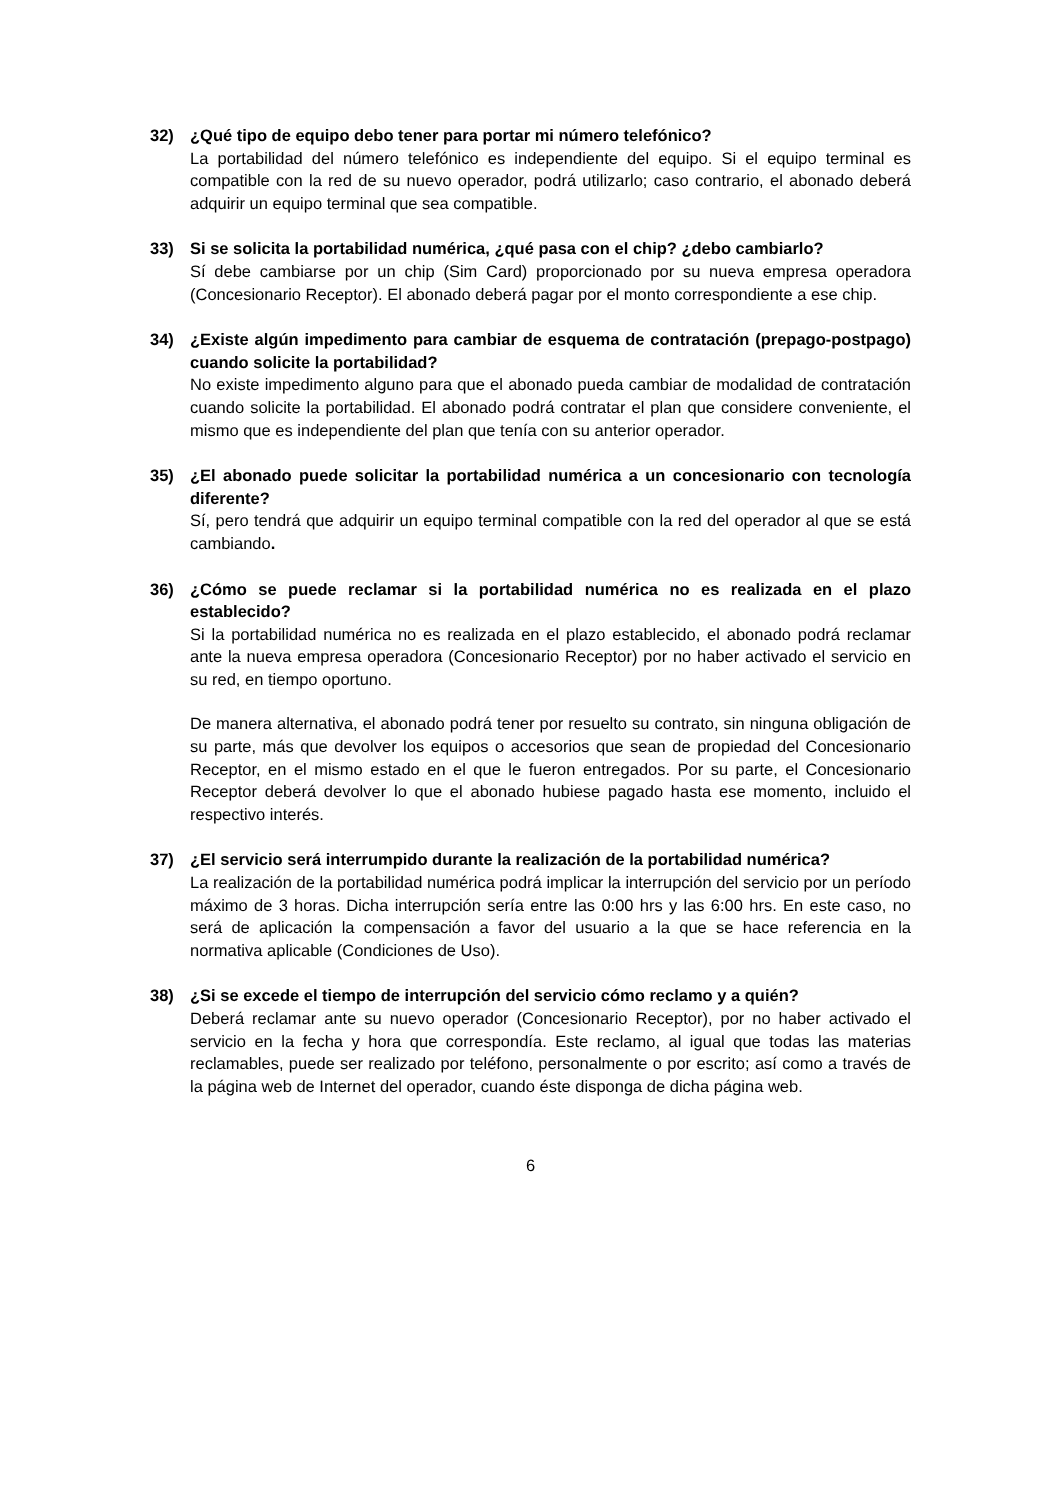32) ¿Qué tipo de equipo debo tener para portar mi número telefónico?
La portabilidad del número telefónico es independiente del equipo. Si el equipo terminal es compatible con la red de su nuevo operador, podrá utilizarlo; caso contrario, el abonado deberá adquirir un equipo terminal que sea compatible.
33) Si se solicita la portabilidad numérica, ¿qué pasa con el chip? ¿debo cambiarlo?
Sí debe cambiarse por un chip (Sim Card) proporcionado por su nueva empresa operadora (Concesionario Receptor). El abonado deberá pagar por el monto correspondiente a ese chip.
34) ¿Existe algún impedimento para cambiar de esquema de contratación (prepago-postpago) cuando solicite la portabilidad?
No existe impedimento alguno para que el abonado pueda cambiar de modalidad de contratación cuando solicite la portabilidad. El abonado podrá contratar el plan que considere conveniente, el mismo que es independiente del plan que tenía con su anterior operador.
35) ¿El abonado puede solicitar la portabilidad numérica a un concesionario con tecnología diferente?
Sí, pero tendrá que adquirir un equipo terminal compatible con la red del operador al que se está cambiando.
36) ¿Cómo se puede reclamar si la portabilidad numérica no es realizada en el plazo establecido?
Si la portabilidad numérica no es realizada en el plazo establecido, el abonado podrá reclamar ante la nueva empresa operadora (Concesionario Receptor) por no haber activado el servicio en su red, en tiempo oportuno.
De manera alternativa, el abonado podrá tener por resuelto su contrato, sin ninguna obligación de su parte, más que devolver los equipos o accesorios que sean de propiedad del Concesionario Receptor, en el mismo estado en el que le fueron entregados. Por su parte, el Concesionario Receptor deberá devolver lo que el abonado hubiese pagado hasta ese momento, incluido el respectivo interés.
37) ¿El servicio será interrumpido durante la realización de la portabilidad numérica?
La realización de la portabilidad numérica podrá implicar la interrupción del servicio por un período máximo de 3 horas. Dicha interrupción sería entre las 0:00 hrs y las 6:00 hrs. En este caso, no será de aplicación la compensación a favor del usuario a la que se hace referencia en la normativa aplicable (Condiciones de Uso).
38) ¿Si se excede el tiempo de interrupción del servicio cómo reclamo y a quién?
Deberá reclamar ante su nuevo operador (Concesionario Receptor), por no haber activado el servicio en la fecha y hora que correspondía. Este reclamo, al igual que todas las materias reclamables, puede ser realizado por teléfono, personalmente o por escrito; así como a través de la página web de Internet del operador, cuando éste disponga de dicha página web.
6